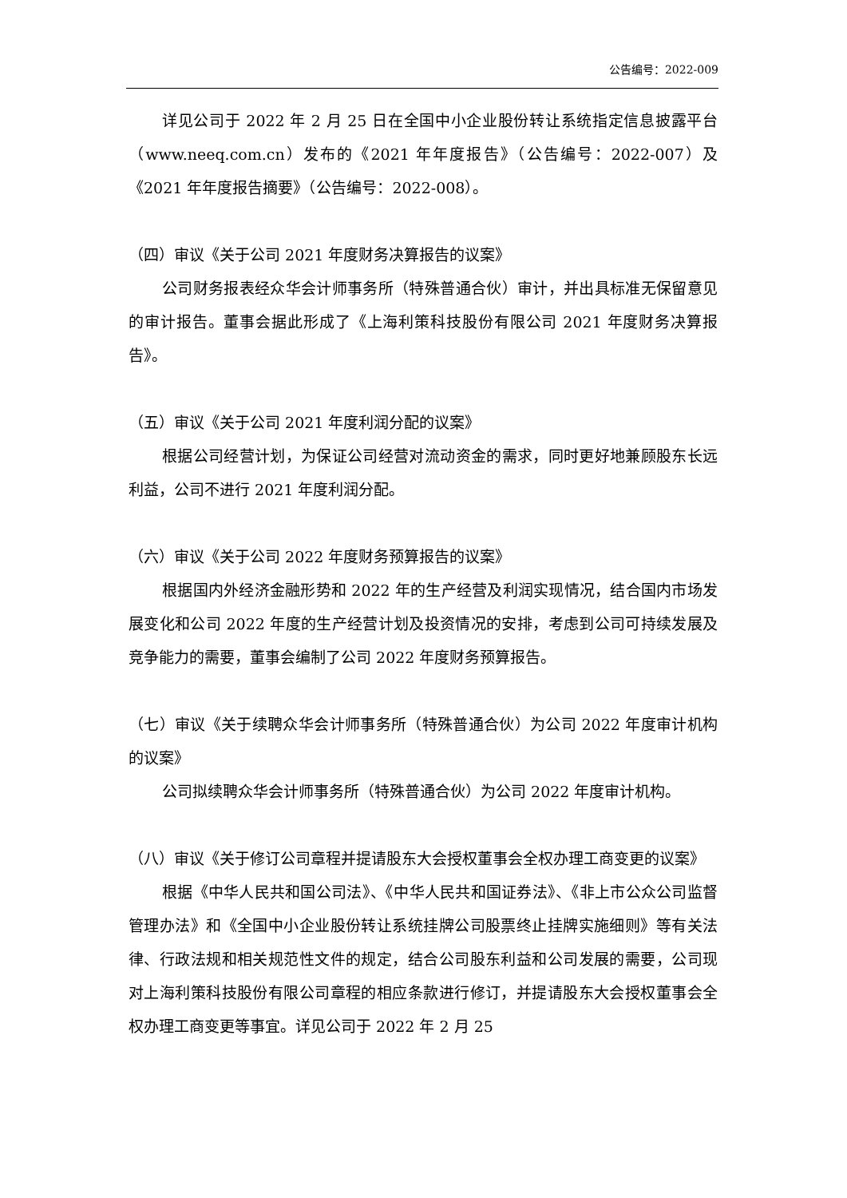公告编号：2022-009
详见公司于 2022 年 2 月 25 日在全国中小企业股份转让系统指定信息披露平台（www.neeq.com.cn）发布的《2021 年年度报告》（公告编号：2022-007）及《2021 年年度报告摘要》（公告编号：2022-008）。
（四）审议《关于公司 2021 年度财务决算报告的议案》
公司财务报表经众华会计师事务所（特殊普通合伙）审计，并出具标准无保留意见的审计报告。董事会据此形成了《上海利策科技股份有限公司 2021 年度财务决算报告》。
（五）审议《关于公司 2021 年度利润分配的议案》
根据公司经营计划，为保证公司经营对流动资金的需求，同时更好地兼顾股东长远利益，公司不进行 2021 年度利润分配。
（六）审议《关于公司 2022 年度财务预算报告的议案》
根据国内外经济金融形势和 2022 年的生产经营及利润实现情况，结合国内市场发展变化和公司 2022 年度的生产经营计划及投资情况的安排，考虑到公司可持续发展及竞争能力的需要，董事会编制了公司 2022 年度财务预算报告。
（七）审议《关于续聘众华会计师事务所（特殊普通合伙）为公司 2022 年度审计机构的议案》
公司拟续聘众华会计师事务所（特殊普通合伙）为公司 2022 年度审计机构。
（八）审议《关于修订公司章程并提请股东大会授权董事会全权办理工商变更的议案》
根据《中华人民共和国公司法》、《中华人民共和国证券法》、《非上市公众公司监督管理办法》和《全国中小企业股份转让系统挂牌公司股票终止挂牌实施细则》等有关法律、行政法规和相关规范性文件的规定，结合公司股东利益和公司发展的需要，公司现对上海利策科技股份有限公司章程的相应条款进行修订，并提请股东大会授权董事会全权办理工商变更等事宜。详见公司于 2022 年 2 月 25